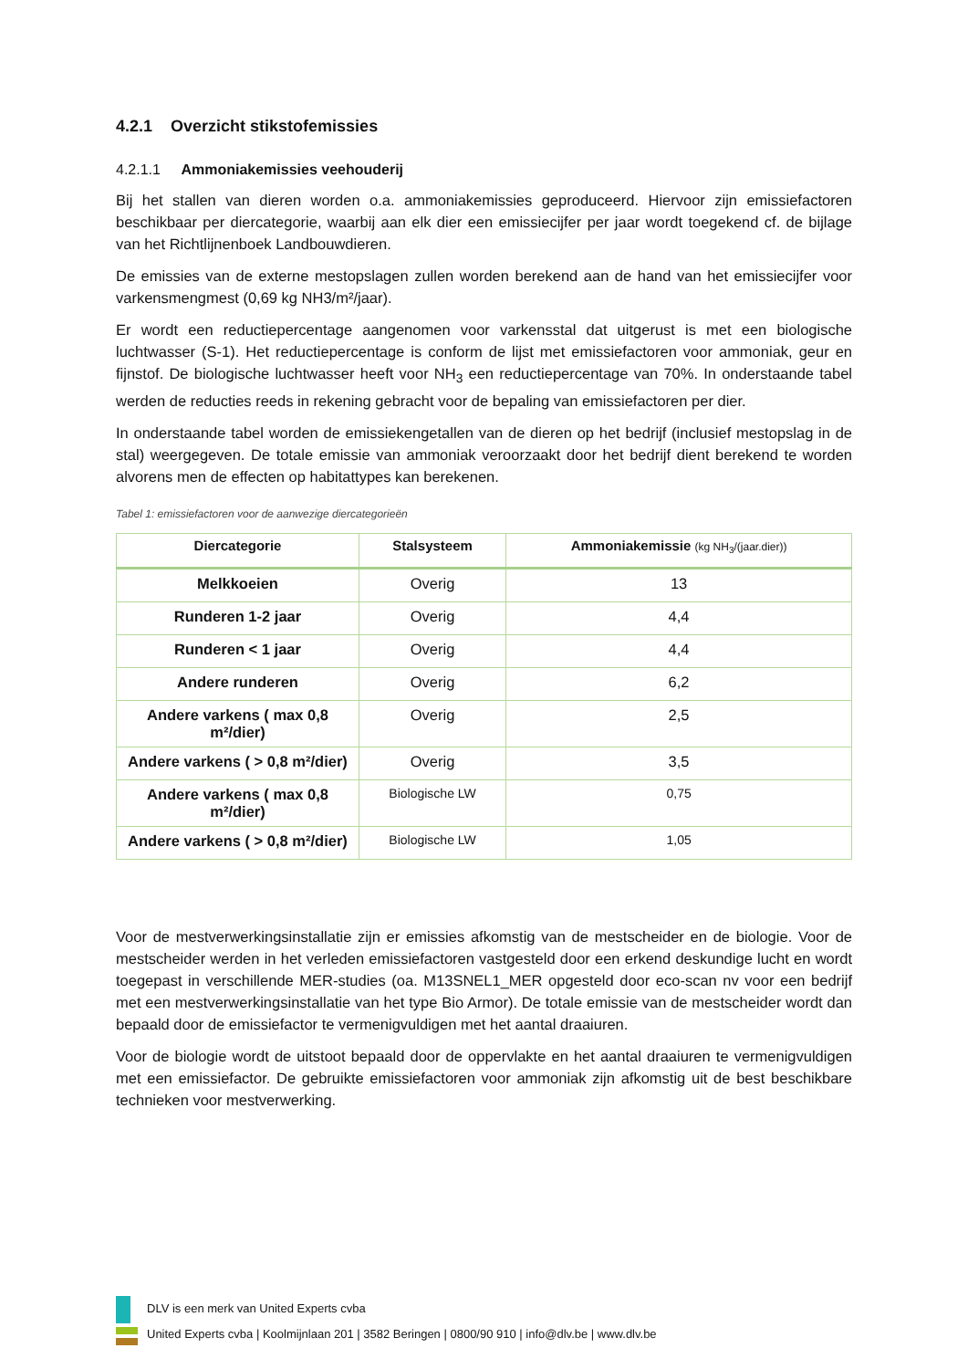4.2.1 Overzicht stikstofemissies
4.2.1.1 Ammoniakemissies veehouderij
Bij het stallen van dieren worden o.a. ammoniakemissies geproduceerd. Hiervoor zijn emissiefactoren beschikbaar per diercategorie, waarbij aan elk dier een emissiecijfer per jaar wordt toegekend cf. de bijlage van het Richtlijnenboek Landbouwdieren.
De emissies van de externe mestopslagen zullen worden berekend aan de hand van het emissiecijfer voor varkensmengmest (0,69 kg NH3/m²/jaar).
Er wordt een reductiepercentage aangenomen voor varkensstal dat uitgerust is met een biologische luchtwasser (S-1). Het reductiepercentage is conform de lijst met emissiefactoren voor ammoniak, geur en fijnstof. De biologische luchtwasser heeft voor NH<sub>3</sub> een reductiepercentage van 70%. In onderstaande tabel werden de reducties reeds in rekening gebracht voor de bepaling van emissiefactoren per dier.
In onderstaande tabel worden de emissiekengetallen van de dieren op het bedrijf (inclusief mestopslag in de stal) weergegeven. De totale emissie van ammoniak veroorzaakt door het bedrijf dient berekend te worden alvorens men de effecten op habitattypes kan berekenen.
Tabel 1: emissiefactoren voor de aanwezige diercategorieën
| Diercategorie | Stalsysteem | Ammoniakemissie (kg NH<sub>3</sub>/(jaar.dier)) |
| --- | --- | --- |
| Melkkoeien | Overig | 13 |
| Runderen 1-2 jaar | Overig | 4,4 |
| Runderen < 1 jaar | Overig | 4,4 |
| Andere runderen | Overig | 6,2 |
| Andere varkens ( max 0,8 m²/dier) | Overig | 2,5 |
| Andere varkens ( > 0,8 m²/dier) | Overig | 3,5 |
| Andere varkens ( max 0,8 m²/dier) | Biologische LW | 0,75 |
| Andere varkens ( > 0,8 m²/dier) | Biologische LW | 1,05 |
Voor de mestverwerkingsinstallatie zijn er emissies afkomstig van de mestscheider en de biologie. Voor de mestscheider werden in het verleden emissiefactoren vastgesteld door een erkend deskundige lucht en wordt toegepast in verschillende MER-studies (oa. M13SNEL1_MER opgesteld door eco-scan nv voor een bedrijf met een mestverwerkingsinstallatie van het type Bio Armor). De totale emissie van de mestscheider wordt dan bepaald door de emissiefactor te vermenigvuldigen met het aantal draaiuren.
Voor de biologie wordt de uitstoot bepaald door de oppervlakte en het aantal draaiuren te vermenigvuldigen met een emissiefactor. De gebruikte emissiefactoren voor ammoniak zijn afkomstig uit de best beschikbare technieken voor mestverwerking.
DLV is een merk van United Experts cvba
United Experts cvba | Koolmijnlaan 201 | 3582 Beringen | 0800/90 910 | info@dlv.be | www.dlv.be